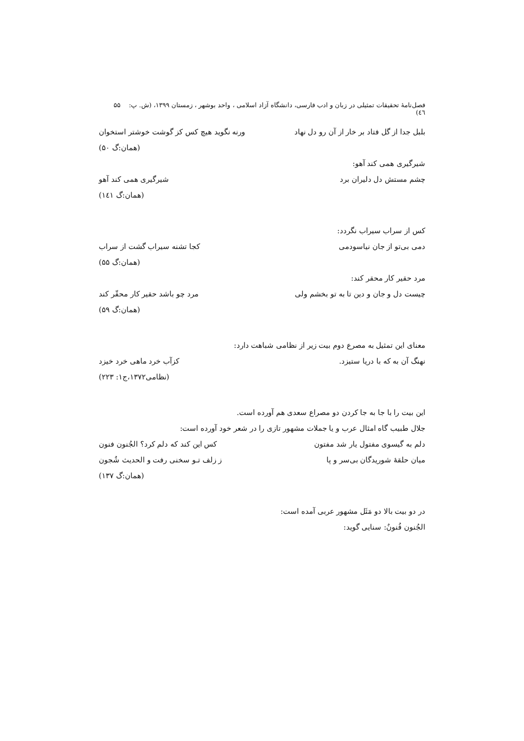فصل‌نامهٔ تحقیقات تمثیلی در زبان و ادب فارسی، دانشگاه آزاد اسلامی ، واحد بوشهر ، زمستان ۱۳۹۹، (ش. پ: ٤٦) ۵۵
بلبل جدا از گل فتاد بر خار از آن رو دل نهاد ورنه نگوید هیچ کس کز گوشت خوشتر استخوان
(همان:گ ۵۰)
شیرگیری همی کند آهو:
چشم مستش دل دلیران برد شیرگیری همی کند آهو
(همان:گ ١٤١)
کس از سراب سیراب نگردد:
دمی بی‌تو از جان نیاسودمی کجا تشنه سیراب گشت از سراب
(همان:گ ۵۵)
مرد حقیر کار محقر کند:
چیست دل و جان و دین تا به تو بخشم ولی مرد چو باشد حقیر کار محقّر کند
(همان:گ ۵۹)
معنای این تمثیل به مصرع دوم بیت زیر از نظامی شباهت دارد:
نهنگ آن به که با دریا ستیزد. کزآب خرد ماهی خرد خیزد
(نظامی۱۳۷۲،ج۱: ۲۲۳)
این بیت را با جا به جا کردن دو مصراع سعدی هم آورده است.
جلال طبیب گاه امثال عرب و یا جملات مشهور تازی را در شعر خود آورده است:
دلم به گیسوی مفتول یار شد مفتون کس این کند که دلم کرد؟ الجُنون فنون
میان حلقهٔ شوریدگان بی‌سر و پا ز زلف تـو سخنی رفت و الحدیث شُجون
(همان:گ ۱۳۷)
در دو بیت بالا دو مَثَل مشهور عربی آمده است:
الجُنون فُنونٌ: سنایی گوید: